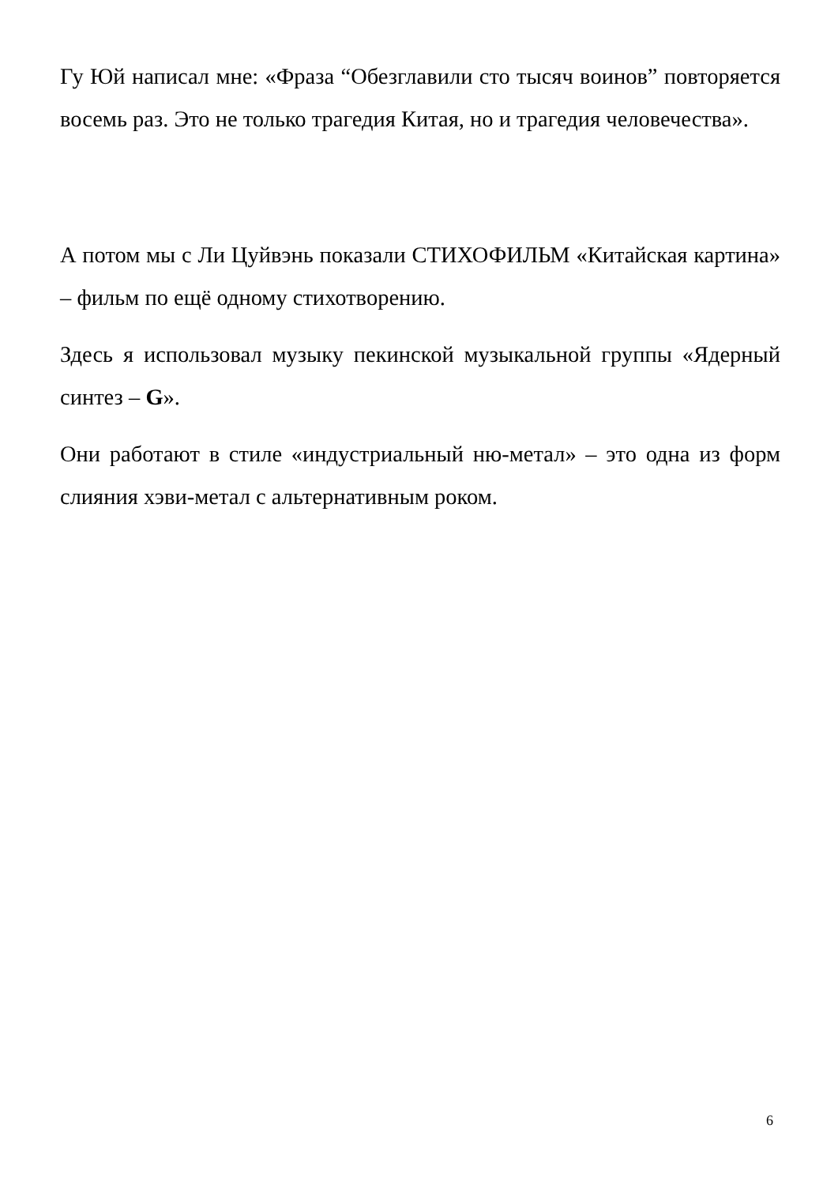Гу Юй написал мне: «Фраза “Обезглавили сто тысяч воинов” повторяется восемь раз. Это не только трагедия Китая, но и трагедия человечества».
А потом мы с Ли Цуйвэнь показали СТИХОФИЛЬМ «Китайская картина» – фильм по ещё одному стихотворению.
Здесь я использовал музыку пекинской музыкальной группы «Ядерный синтез – G».
Они работают в стиле «индустриальный ню-метал» – это одна из форм слияния хэви-метал с альтернативным роком.
6